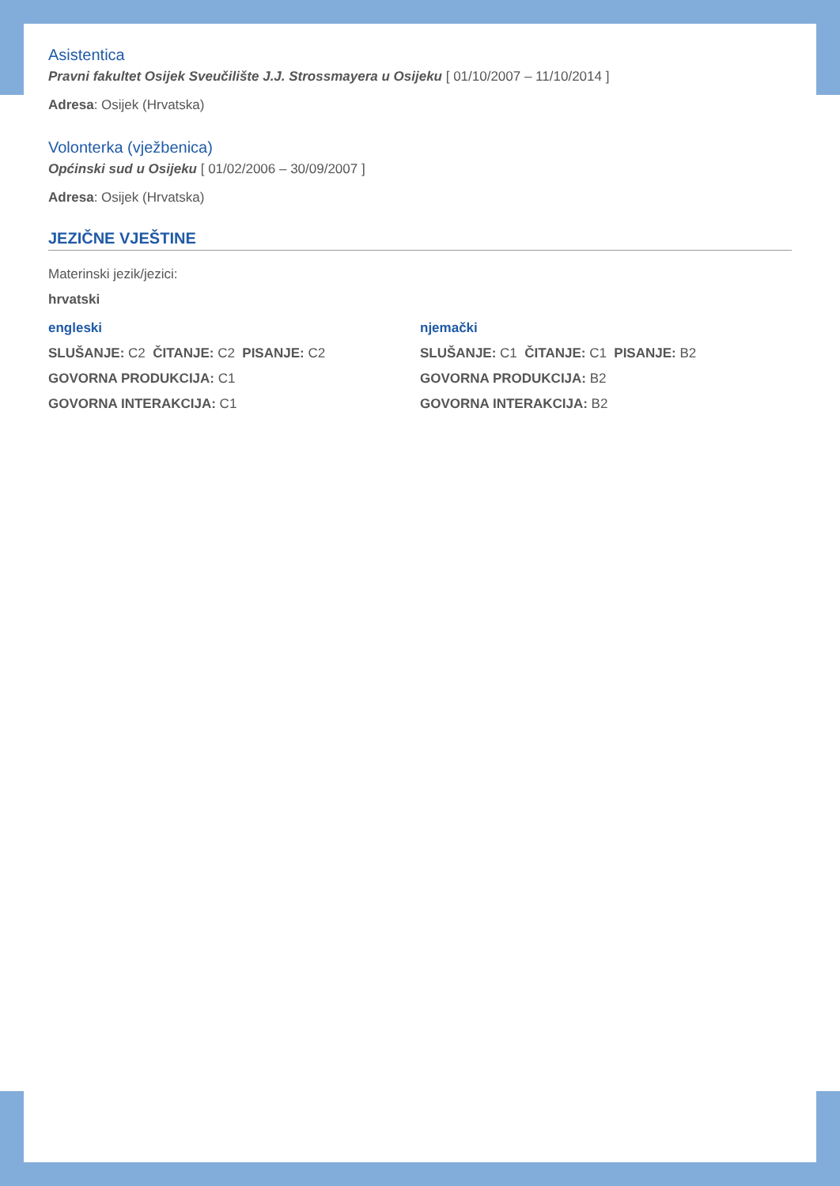Asistentica
Pravni fakultet Osijek Sveučilište J.J. Strossmayera u Osijeku [ 01/10/2007 – 11/10/2014 ]
Adresa: Osijek (Hrvatska)
Volonterka (vježbenica)
Općinski sud u Osijeku [ 01/02/2006 – 30/09/2007 ]
Adresa: Osijek (Hrvatska)
JEZIČNE VJEŠTINE
Materinski jezik/jezici:
hrvatski
engleski
SLUŠANJE: C2 ČITANJE: C2 PISANJE: C2
GOVORNA PRODUKCIJA: C1
GOVORNA INTERAKCIJA: C1
njemački
SLUŠANJE: C1 ČITANJE: C1 PISANJE: B2
GOVORNA PRODUKCIJA: B2
GOVORNA INTERAKCIJA: B2